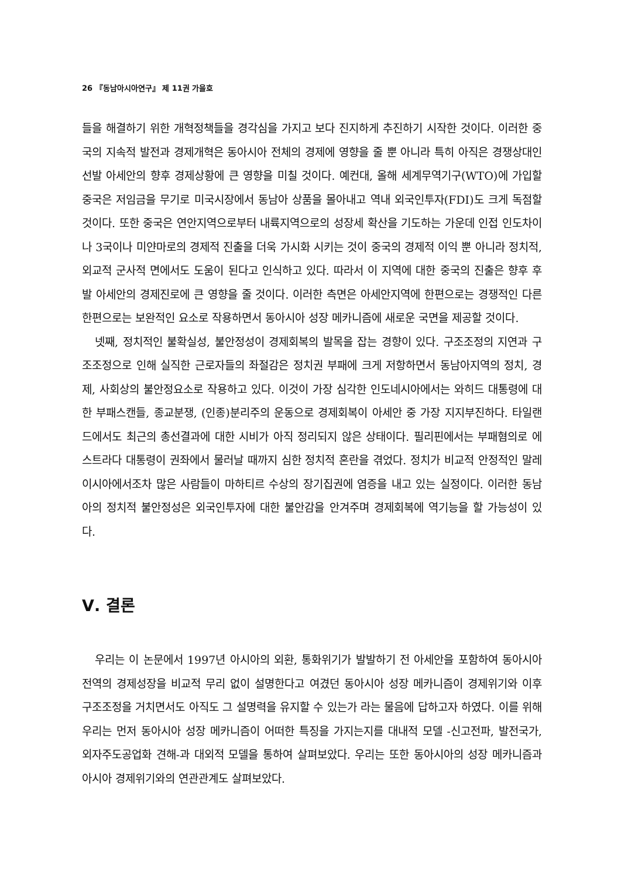26 『동남아시아연구』 제 11권 가을호
들을 해결하기 위한 개혁정책들을 경각심을 가지고 보다 진지하게 추진하기 시작한 것이다. 이러한 중국의 지속적 발전과 경제개혁은 동아시아 전체의 경제에 영향을 줄 뿐 아니라 특히 아직은 경쟁상대인 선발 아세안의 향후 경제상황에 큰 영향을 미칠 것이다. 예컨대, 올해 세계무역기구(WTO)에 가입할 중국은 저임금을 무기로 미국시장에서 동남아 상품을 몰아내고 역내 외국인투자(FDI)도 크게 독점할 것이다. 또한 중국은 연안지역으로부터 내륙지역으로의 성장세 확산을 기도하는 가운데 인접 인도차이나 3국이나 미얀마로의 경제적 진출을 더욱 가시화 시키는 것이 중국의 경제적 이익 뿐 아니라 정치적, 외교적 군사적 면에서도 도움이 된다고 인식하고 있다. 따라서 이 지역에 대한 중국의 진출은 향후 후발 아세안의 경제진로에 큰 영향을 줄 것이다. 이러한 측면은 아세안지역에 한편으로는 경쟁적인 다른 한편으로는 보완적인 요소로 작용하면서 동아시아 성장 메카니즘에 새로운 국면을 제공할 것이다.
넷째, 정치적인 불확실성, 불안정성이 경제회복의 발목을 잡는 경향이 있다. 구조조정의 지연과 구조조정으로 인해 실직한 근로자들의 좌절감은 정치권 부패에 크게 저항하면서 동남아지역의 정치, 경제, 사회상의 불안정요소로 작용하고 있다. 이것이 가장 심각한 인도네시아에서는 와히드 대통령에 대한 부패스캔들, 종교분쟁, (인종)분리주의 운동으로 경제회복이 아세안 중 가장 지지부진하다. 타일랜드에서도 최근의 총선결과에 대한 시비가 아직 정리되지 않은 상태이다. 필리핀에서는 부패혐의로 에스트라다 대통령이 권좌에서 물러날 때까지 심한 정치적 혼란을 겪었다. 정치가 비교적 안정적인 말레이시아에서조차 많은 사람들이 마하티르 수상의 장기집권에 염증을 내고 있는 실정이다. 이러한 동남아의 정치적 불안정성은 외국인투자에 대한 불안감을 안겨주며 경제회복에 역기능을 할 가능성이 있다.
Ⅴ. 결론
우리는 이 논문에서 1997년 아시아의 외환, 통화위기가 발발하기 전 아세안을 포함하여 동아시아 전역의 경제성장을 비교적 무리 없이 설명한다고 여겼던 동아시아 성장 메카니즘이 경제위기와 이후 구조조정을 거치면서도 아직도 그 설명력을 유지할 수 있는가 라는 물음에 답하고자 하였다. 이를 위해 우리는 먼저 동아시아 성장 메카니즘이 어떠한 특징을 가지는지를 대내적 모델 -신고전파, 발전국가, 외자주도공업화 견해-과 대외적 모델을 통하여 살펴보았다. 우리는 또한 동아시아의 성장 메카니즘과 아시아 경제위기와의 연관관계도 살펴보았다.